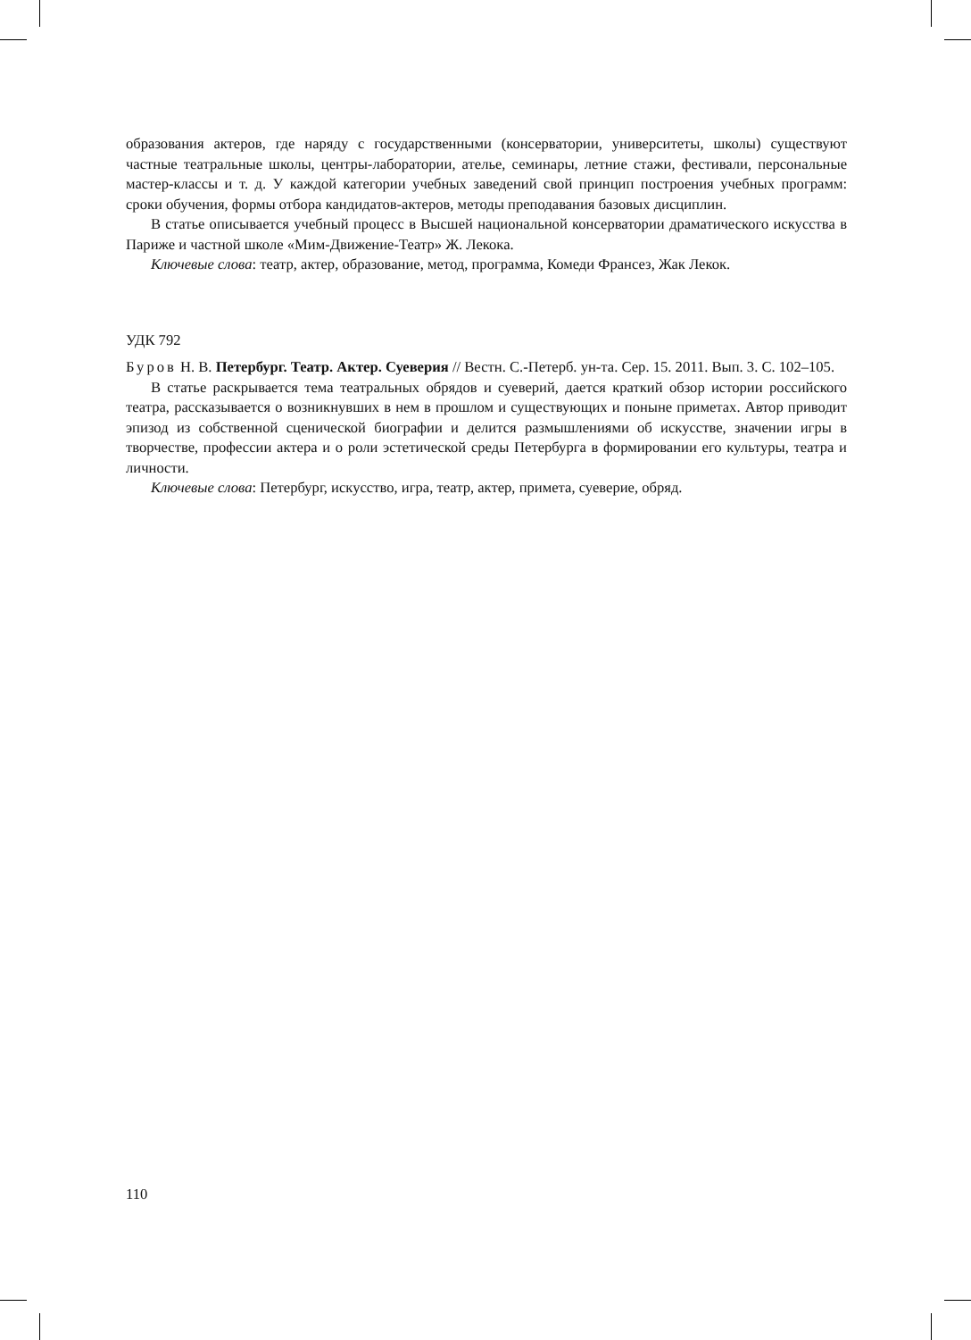образования актеров, где наряду с государственными (консерватории, университеты, школы) существуют частные театральные школы, центры-лаборатории, ателье, семинары, летние стажи, фестивали, персональные мастер-классы и т. д. У каждой категории учебных заведений свой принцип построения учебных программ: сроки обучения, формы отбора кандидатов-актеров, методы преподавания базовых дисциплин.
В статье описывается учебный процесс в Высшей национальной консерватории драматического искусства в Париже и частной школе «Мим-Движение-Театр» Ж. Лекока.
Ключевые слова: театр, актер, образование, метод, программа, Комеди Франсез, Жак Лекок.
УДК 792
Буров Н. В. Петербург. Театр. Актер. Суеверия // Вестн. С.-Петерб. ун-та. Сер. 15. 2011. Вып. 3. С. 102–105.
В статье раскрывается тема театральных обрядов и суеверий, дается краткий обзор истории российского театра, рассказывается о возникнувших в нем в прошлом и существующих и поныне приметах. Автор приводит эпизод из собственной сценической биографии и делится размышлениями об искусстве, значении игры в творчестве, профессии актера и о роли эстетической среды Петербурга в формировании его культуры, театра и личности.
Ключевые слова: Петербург, искусство, игра, театр, актер, примета, суеверие, обряд.
110